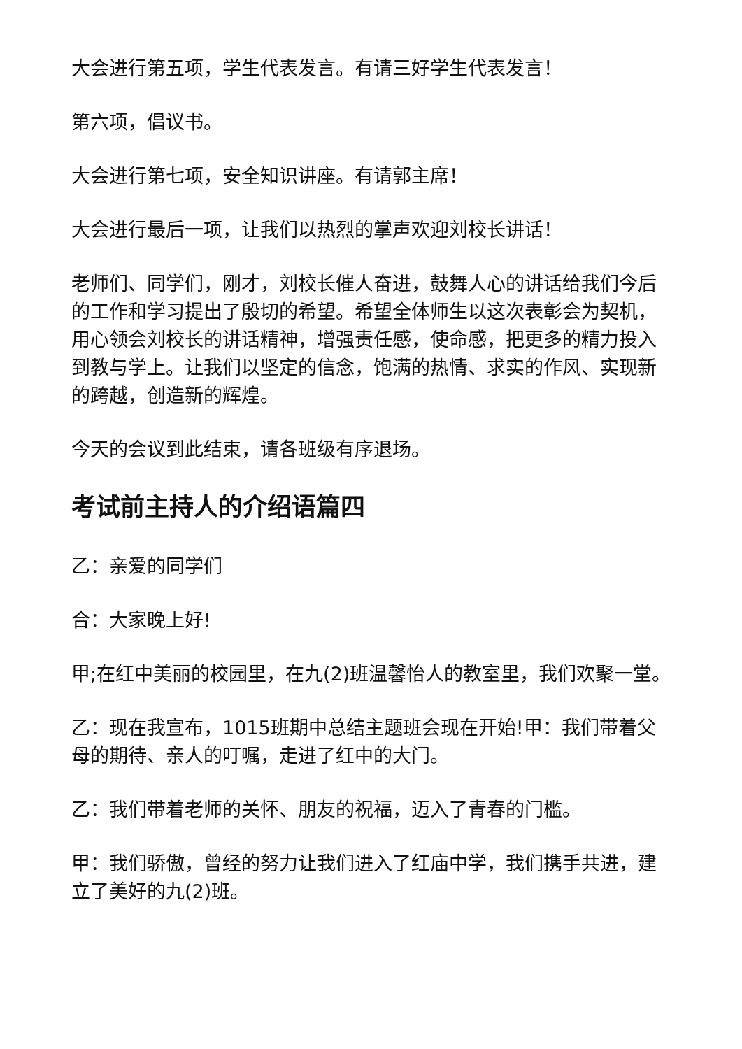大会进行第五项，学生代表发言。有请三好学生代表发言！
第六项，倡议书。
大会进行第七项，安全知识讲座。有请郭主席！
大会进行最后一项，让我们以热烈的掌声欢迎刘校长讲话！
老师们、同学们，刚才，刘校长催人奋进，鼓舞人心的讲话给我们今后的工作和学习提出了殷切的希望。希望全体师生以这次表彰会为契机，用心领会刘校长的讲话精神，增强责任感，使命感，把更多的精力投入到教与学上。让我们以坚定的信念，饱满的热情、求实的作风、实现新的跨越，创造新的辉煌。
今天的会议到此结束，请各班级有序退场。
考试前主持人的介绍语篇四
乙：亲爱的同学们
合：大家晚上好!
甲;在红中美丽的校园里，在九(2)班温馨怡人的教室里，我们欢聚一堂。
乙：现在我宣布，1015班期中总结主题班会现在开始!甲：我们带着父母的期待、亲人的叮嘱，走进了红中的大门。
乙：我们带着老师的关怀、朋友的祝福，迈入了青春的门槛。
甲：我们骄傲，曾经的努力让我们进入了红庙中学，我们携手共进，建立了美好的九(2)班。